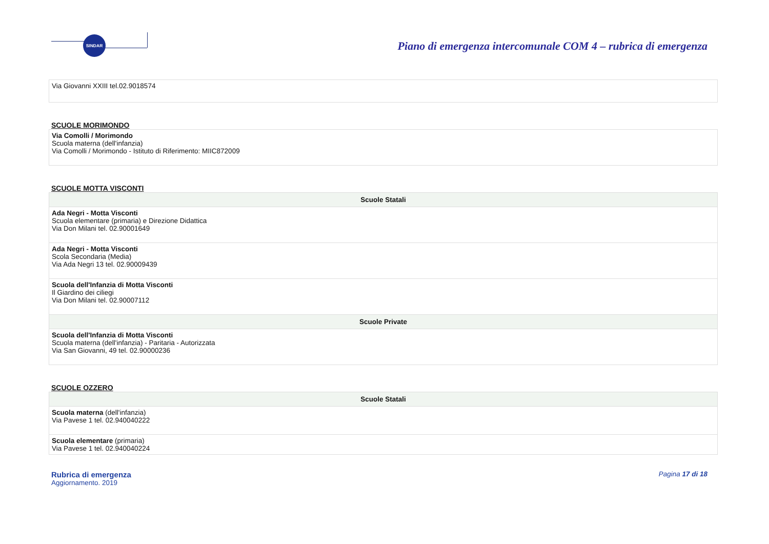SINDAR
Piano di emergenza intercomunale COM 4 – rubrica di emergenza
| Via Giovanni XXIII tel.02.9018574 |
SCUOLE MORIMONDO
| Via Comolli / Morimondo Scuola materna (dell'infanzia) Via Comolli / Morimondo - Istituto di Riferimento: MIIC872009 |
SCUOLE MOTTA VISCONTI
| Scuole Statali |
| --- |
| Ada Negri - Motta Visconti Scuola elementare (primaria) e Direzione Didattica Via Don Milani tel. 02.90001649 |
| Ada Negri - Motta Visconti Scola Secondaria (Media) Via Ada Negri 13 tel. 02.90009439 |
| Scuola dell'Infanzia di Motta Visconti Il Giardino dei ciliegi Via Don Milani tel. 02.90007112 |
| Scuole Private |
| Scuola dell'Infanzia di Motta Visconti Scuola materna (dell'infanzia) - Paritaria - Autorizzata Via San Giovanni, 49 tel. 02.90000236 |
SCUOLE OZZERO
| Scuole Statali |
| --- |
| Scuola materna (dell'infanzia) Via Pavese 1 tel. 02.940040222 |
| Scuola elementare (primaria) Via Pavese 1 tel. 02.940040224 |
Rubrica di emergenza
Aggiornamento. 2019
Pagina 17 di 18